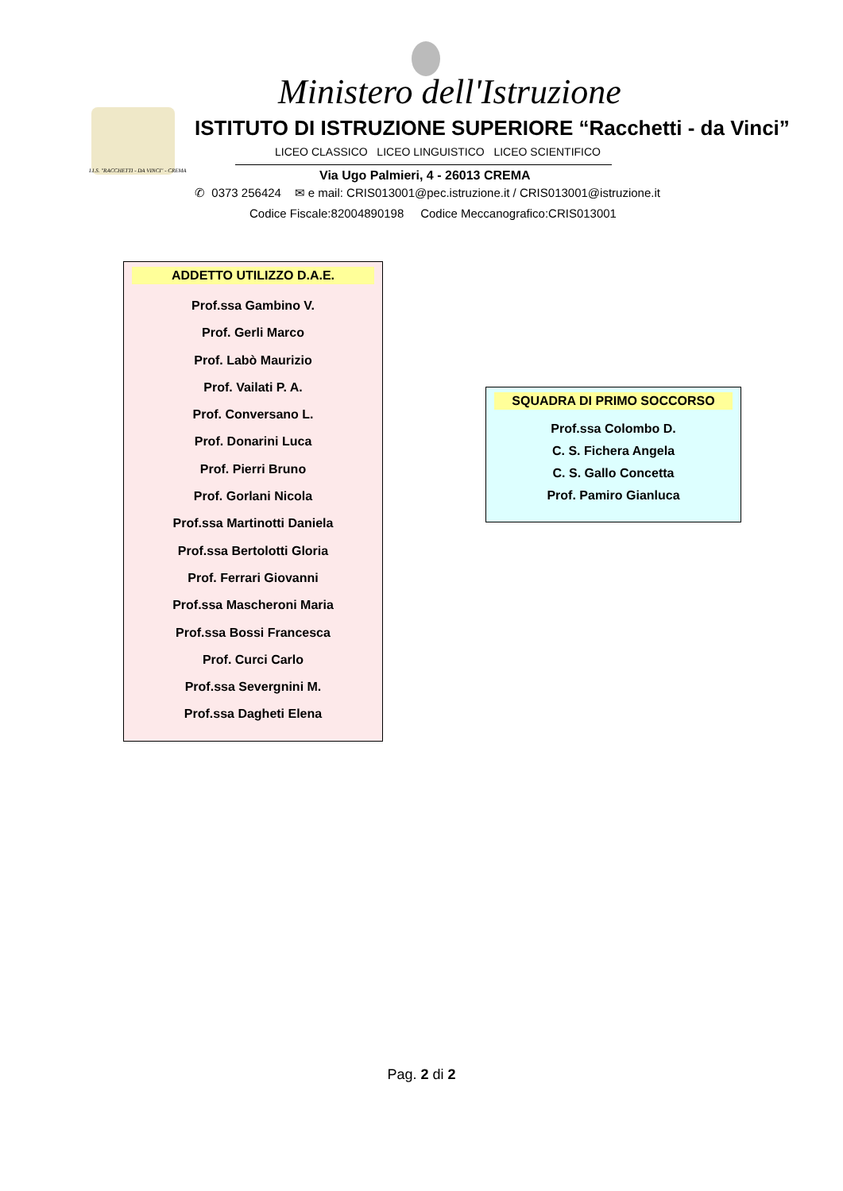I.I.S. "RACCHETTI - DA VINCI" - CREMA
Ministero dell'Istruzione
ISTITUTO DI ISTRUZIONE SUPERIORE “Racchetti - da Vinci”
LICEO CLASSICO LICEO LINGUISTICO LICEO SCIENTIFICO
Via Ugo Palmieri, 4 - 26013 CREMA
✆ 0373 256424 ✉ e mail: CRIS013001@pec.istruzione.it / CRIS013001@istruzione.it
Codice Fiscale:82004890198 Codice Meccanografico:CRIS013001
ADDETTO UTILIZZO D.A.E.
Prof.ssa Gambino V.
Prof. Gerli Marco
Prof. Labò Maurizio
Prof. Vailati P. A.
Prof. Conversano L.
Prof. Donarini Luca
Prof. Pierri Bruno
Prof. Gorlani Nicola
Prof.ssa Martinotti Daniela
Prof.ssa Bertolotti Gloria
Prof. Ferrari Giovanni
Prof.ssa Mascheroni Maria
Prof.ssa Bossi Francesca
Prof. Curci Carlo
Prof.ssa Severgnini M.
Prof.ssa Dagheti Elena
SQUADRA DI PRIMO SOCCORSO
Prof.ssa Colombo D.
C. S. Fichera Angela
C. S. Gallo Concetta
Prof. Pamiro Gianluca
Pag. 2 di 2